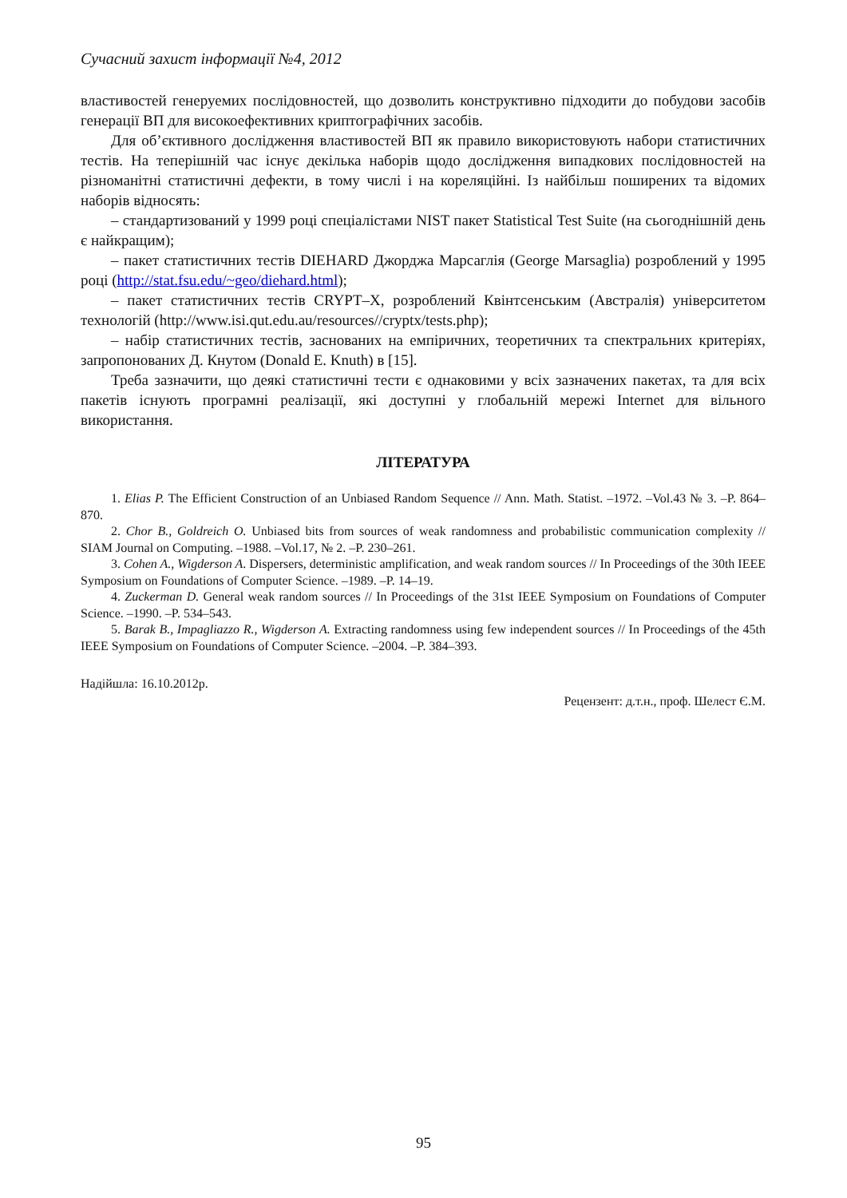Сучасний захист інформації №4, 2012
властивостей генеруемих послідовностей, що дозволить конструктивно підходити до побудови засобів генерації ВП для високоефективних криптографічних засобів.
Для об’єктивного дослідження властивостей ВП як правило використовують набори статистичних тестів. На теперішній час існує декілька наборів щодо дослідження випадкових послідовностей на різноманітні статистичні дефекти, в тому числі і на кореляційні. Із найбільш поширених та відомих наборів відносять:
– стандартизований у 1999 році спеціалістами NIST пакет Statistical Test Suite (на сьогоднішній день є найкращим);
– пакет статистичних тестів DIEHARD Джорджа Марсаглія (George Marsaglia) розроблений у 1995 році (http://stat.fsu.edu/~geo/diehard.html);
– пакет статистичних тестів CRYPT–X, розроблений Квінтсенським (Австралія) університетом технологій (http://www.isi.qut.edu.au/resources//cryptx/tests.php);
– набір статистичних тестів, заснованих на емпіричних, теоретичних та спектральних критеріях, запропонованих Д. Кнутом (Donald E. Knuth) в [15].
Треба зазначити, що деякі статистичні тести є однаковими у всіх зазначених пакетах, та для всіх пакетів існують програмні реалізації, які доступні у глобальній мережі Internet для вільного використання.
ЛІТЕРАТУРА
1. Elias P. The Efficient Construction of an Unbiased Random Sequence // Ann. Math. Statist. –1972. –Vol.43 № 3. –P. 864–870.
2. Chor B., Goldreich O. Unbiased bits from sources of weak randomness and probabilistic communication complexity // SIAM Journal on Computing. –1988. –Vol.17, № 2. –P. 230–261.
3. Cohen A., Wigderson A. Dispersers, deterministic amplification, and weak random sources // In Proceedings of the 30th IEEE Symposium on Foundations of Computer Science. –1989. –P. 14–19.
4. Zuckerman D. General weak random sources // In Proceedings of the 31st IEEE Symposium on Foundations of Computer Science. –1990. –P. 534–543.
5. Barak B., Impagliazzo R., Wigderson A. Extracting randomness using few independent sources // In Proceedings of the 45th IEEE Symposium on Foundations of Computer Science. –2004. –P. 384–393.
Надійшла: 16.10.2012р.
Рецензент: д.т.н., проф. Шелест Є.М.
95